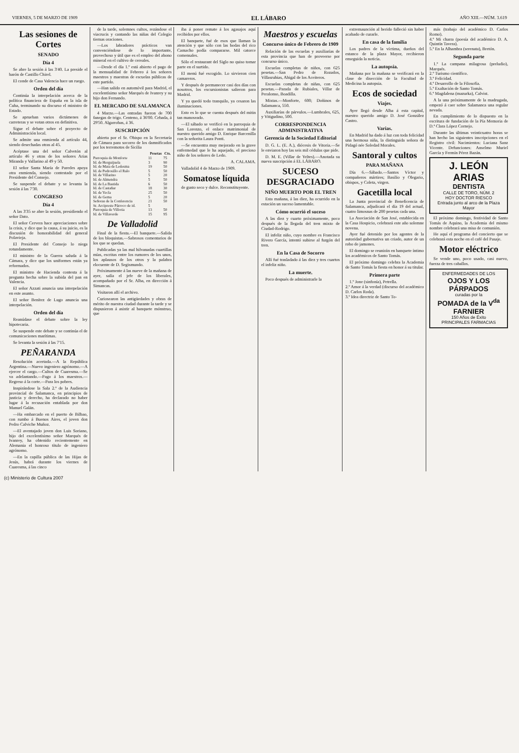VIERNES, 5 DE MARZO DE 1909 EL LÁBARO AÑO XIII.—NÚM. 3.619
Las sesiones de Cortes
SENADO
Día 4
Se abre la sesión á las 3'40. La preside el barón de Castillo Chirel.
El conde de Casa Valencia hace un ruego.
Orden del día
Continúa la interpelación acerca de la política financiera de España en la isla de Cuba, terminando su discurso el ministro de Estado.
Se aprueban varios dictámenes de carreteras y se votan otros en definitiva.
Sigue el debate sobre el proyecto de Administración local.
Se admite una enmienda al artículo 44, siendo desechadas otras al 45.
Acéptase una del señor Calvetón al artículo 46 y otras de los señores Arias Miranda y Vallarino al 49 y 50.
El señor Santa María de Paredes apoya otra enmienda, siendo contestado por el Presidente del Consejo.
Se suspende el debate y se levanta la sesión á las 7'30.
CONGRESO
Día 4
A las 3'35 se abre la sesión, presidiendo el señor Dato.
El señor Cervera hace apreciaciones sobre la crisis, y dice que la causa, á su juicio, es la discusión de honorabilidad del general Polavieja.
El Presidente del Consejo lo niega rotundamente.
El ministro de la Guerra saluda á la Cámara, y dice que los uniformes están ya reformados.
El ministro de Hacienda contesta á la pregunta hecha sobre la subida del pan en Valencia.
El señor Azzati anuncia una interpelación en este asunto.
El señor Benítez de Lugo anuncia una interpelación.
Orden del día
Reanúdase el debate sobre la ley hipotecaria.
Se suspende este debate y se continúa el de comunicaciones marítimas.
Se levanta la sesión á las 7'15.
PEÑARANDA
Resolución acertada.—A la República Argentina.—Nuevo ingeniero agrónomo.—A ejercer el cargo.—Cultos de Cuaresma.—Se va adelantando.—Pago á los maestros.—Regreso á la corte.—Para los pobres.
Inspirándose la Sala 2.ª de la Audiencia provincial de Salamanca, en principios de justicia y derecho, ha declarado no haber lugar á la recusación entablada por don Manuel Galán.
—Ha embarcado en el puerto de Bilbao, con rumbo á Buenos Aires, el joven don Pedro Calviche Muñoz.
—El aventajado joven don Luis Soriano, hijo del excelentísimo señor Marqués de Ivanrey, ha obtenido recientemente en Alemania el honroso título de ingeniero agrónomo.
—En la capilla pública de las Hijas de Jesús, habrá durante los viernes de Cuaresma, á las cinco
de la tarde, solemnes cultos, rezándose el viacrucis y cantando las niñas del Colegio tiernas oraciones.
—Los labradores prácticos van convenciéndose de lo importante, provechoso y útil que es el empleo del abono mineral en el cultivo de cereales.
—Desde el día 1.º está abierto el pago de la mensualidad de Febrero á los señores maestros y maestras de escuelas públicas de este partido.
—Han salido en automóvil para Madrid, el excelentísimo señor Marqués de Ivanrey y su hijo don Fernando.
EL MERCADO DE SALAMANCA
4 Marzo.—Las entradas fueron de 700 fanegas de trigo. Centeno, á 36'00. Cebada, á 29'50. Algarrobas, á 36.
SUSCRIPCIÓN
abierta por el Sr. Obispo en la Secretaría de Cámara para socorro de los damnificados por los terremotos de Sicilia
| | Pesetas | Cts. |
| --- | --- | --- |
| Parroquia de Monforte | 11 | 75 |
| Id. de Herguijuela | 3 | 90 |
| Id. de Mata de Ledesma | 19 | 50 |
| Id. de Pedrosillo el Ralo | 5 | 50 |
| Id. de Villarino | 5 | 20 |
| Id. de Almendra | 5 | 50 |
| Id. de La Bastida | 6 | 50 |
| Id. de Castañar | 18 | 30 |
| Id. de Yecla | 25 | 50 |
| Id. de Gema | 5 | 20 |
| Señoras de la Conferencia | 21 | 50 |
| Sr. Arcipreste Párroco de id. | 5 | |
| Parroquia de Villoria | 13 | 50 |
| Id. de Villaverde | 15 | 95 |
De Valladolid
Final de la fiesta.—El banquete.—Salida de los bloquistas.—Sabrosos comentarios de los que se quedan.
Publicadas ya las mal hilvanadas cuartillas mías, escritas entre los rumores de los unos, los aplausos de los otros y la palabra elocuente de D. Segismundo.
Próximamente á las nueve de la mañana de ayer, salía el jefe de los liberales, acompañado por el Sr. Alba, en dirección á Simancas.
Visitaron allí el archivo.
Curiosearon las antigüedades y obras de mérito de nuestra ciudad durante la tarde y se dispusieron á asistir al banquete mónstruo, que
iba á poner remate á los agasajos aquí recibidos por ellos.
El banquete, fué de esos que llaman la atención y que sólo con las bodas del rico Camacho podía compararse. Mil catorce comensales.
Sólo el restaurant del Siglo no quiso tomar parte en el surtido.
El menú fué escogido. Lo sirvieron cien camareros.
Y después de permanecer casi dos días con nosotros, los excursionistas salieron para Madrid.
Y ya quedó todo tranquilo, ya cesaron las iluminaciones.
Esto es lo que se cuenta después del mitin tan manoseado.
—El sábado se verificó en la parroquia de San Lorenzo, el enlace matrimonial de nuestro querido amigo D. Enrique Barcenilla con la señorita Laura Ponti.
—Se encuentra muy mejorado en la grave enfermedad que le ha aquejado, el precioso niño de los señores de Ledo.
A. CALAMA.
Valladolid 4 de Marzo de 1909.
Somatose líquida
de gusto seco y dulce. Reconstituyente.
Maestros y escuelas
Concurso único de Febrero de 1909
Relación de las escuelas y auxiliarías de esta provincia que han de proveerse por concurso único.
Escuelas completas de niños, con 625 pesetas.—San Pedro de Rozados, Villasrubias, Ahigal de los Aceiteros.
Escuelas completas de niñas, con 625 pesetas.—Parada de Rubiales, Villar de Peralonso, Boadilla.
Mixtas.—Monforte, 600; Doñinos de Salamanca, 550.
Auxiliarías de párvulos.—Lumbrales, 625, y Vitigudino, 500.
CORRESPONDENCIA ADMINISTRATIVA
Gerencia de la Sociedad Editorial
D. G. L. (E. A.), diócesis de Vitoria.—Se le enviaron hoy las seis mil cédulas que pide.
D. M. E. (Villar de Yeltes).—Anotada su nueva suscripción á EL LÁBARO.
SUCESO DESGRACIADO
NIÑO MUERTO POR EL TREN
Esta mañana, á las diez, ha ocurrido en la estación un suceso lamentable.
Cómo ocurrió el suceso
A las diez y cuarto próximamente, poco después de la llegada del tren mixto de Ciudad-Rodrigo.
El infeliz niño, cuyo nombre es Francisco Rivero García, intentó subirse al furgón del tren.
En la Casa de Socorro
Allí fué trasladado á las diez y tres cuartos el infeliz niño.
La muerte.
Poco después de administrarle la
extremaunción al herido falleció sin haber acabado de curarle.
En casa de la familia
Los padres de la víctima, dueños del estanco de la plaza Mayor, recibieron enseguida la noticia.
La autopsia.
Mañana por la mañana se verificará en la clase de disección de la Facultad de Medicina la autopsia.
Ecos de sociedad
Viajes.
Ayer llegó desde Alba á esta capital, nuestro querido amigo D. José González Castro.
Varias.
En Madrid ha dado á luz con toda felicidad una hermosa niña, la distinguida señora de Pidagó née Soledad Morales.
Santoral y cultos
PARA MAÑANA
Día 6.—Sábado.—Santos Víctor y compañeros mártires; Basilio y Olegario, obispos, y Coleta, virgen.
Gacetilla local
La Junta provincial de Beneficencia de Salamanca, adjudicará el día 19 del actual, cuatro limosnas de 200 pesetas cada una.
La Asociación de San José, establecida en la Casa Hospicio, celebrará este año solemne novena.
Ayer fué detenido por los agentes de la autoridad gubernativa un criado, autor de un robo de jamones.
El domingo se reunirán en banquete íntimo los académicos de Santo Tomás.
El próximo domingo celebra la Academia de Santo Tomás la fiesta en honor á su titular.
Primera parte
1.º Jone (sinfonía), Petrella.
2.º Amor á la verdad (discurso del académico D. Carlos Roda).
3.º Idea directriz de Santo To-
más (trabajo del académico D. Carlos Romo).
4.º Mi charra (poesía del académico D. A. Quintín Tavera).
5.º En la Alhambra (serenata), Bretón.
Segunda parte
1.º La campana milagrosa (preludio), Marqués.
2.º Turismo científico.
3.º Felicidad.
4.º Desarrollo de la Filosofía.
5.º Exaltación de Santo Tomás.
6.º Magdalena (mazurka), Calvist.
A la una próximamente de la madrugada, empezó á caer sobre Salamanca una regular nevada.
En cumplimiento de lo dispuesto en la escritura de fundación de la Pía Memoria de D.ª Clara López Cornejo.
Durante las últimas veinticuatro horas se han hecho las siguientes inscripciones en el Registro civil: Nacimientos: Luciana Sanz Vicente. Defunciones: Anselmo Muriel García y Fermín Pérez Bazán.
J. LEÓN ARIAS
DENTISTA
CALLE DE TORO, NÚM. 2
HOY DOCTOR RIESCO
Entrada junto al arco de la Plaza Mayor
El próximo domingo, festividad de Santo Tomás de Aquino, la Academia del mismo nombre celebrará una misa de comunión.
He aquí el programa del concierto que se celebrará esta noche en el café del Pasaje.
Motor eléctrico
Se vende uno, poco usado, casi nuevo, fuerza de tres caballos.
ENFERMEDADES DE LOS
OJOS Y LOS PÁRPADOS
curadas por la
POMADA de la V<sup>da</sup> FARNIER
150 Años de Éxito
PRINCIPALES FARMACIAS
(c) Ministerio de Cultura 2007